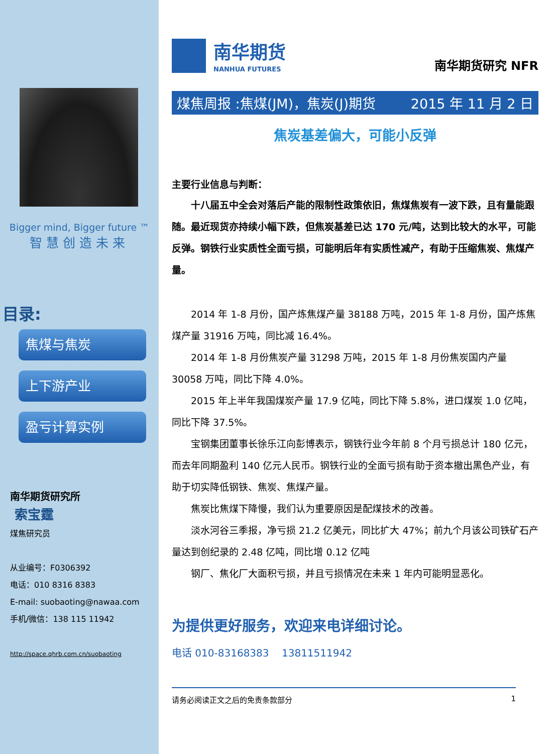Bigger mind, Bigger future ™
智慧创造未来
目录:
焦煤与焦炭
上下游产业
盈亏计算实例
南华期货研究所
索宝霆
煤焦研究员
从业编号：F0306392
电话：010 8316 8383
E-mail: suobaoting@nawaa.com
手机/微信：138 115 11942
http://space.qhrb.com.cn/suobaoting
南华期货
NANHUA FUTURES
南华期货研究 NFR
煤焦周报 :焦煤(JM)，焦炭(J)期货 2015 年 11 月 2 日
焦炭基差偏大，可能小反弹
主要行业信息与判断：
十八届五中全会对落后产能的限制性政策依旧，焦煤焦炭有一波下跌，且有量能跟随。最近现货亦持续小幅下跌，但焦炭基差已达 170 元/吨，达到比较大的水平，可能反弹。钢铁行业实质性全面亏损，可能明后年有实质性减产，有助于压缩焦炭、焦煤产量。
2014 年 1-8 月份，国产炼焦煤产量 38188 万吨，2015 年 1-8 月份，国产炼焦煤产量 31916 万吨，同比减 16.4%。
2014 年 1-8 月份焦炭产量 31298 万吨，2015 年 1-8 月份焦炭国内产量 30058 万吨，同比下降 4.0%。
2015 年上半年我国煤炭产量 17.9 亿吨，同比下降 5.8%，进口煤炭 1.0 亿吨，同比下降 37.5%。
宝钢集团董事长徐乐江向彭博表示，钢铁行业今年前 8 个月亏损总计 180 亿元，而去年同期盈利 140 亿元人民币。钢铁行业的全面亏损有助于资本撤出黑色产业，有助于切实降低钢铁、焦炭、焦煤产量。
焦炭比焦煤下降慢，我们认为重要原因是配煤技术的改善。
淡水河谷三季报，净亏损 21.2 亿美元，同比扩大 47%；前九个月该公司铁矿石产量达到创纪录的 2.48 亿吨，同比增 0.12 亿吨
钢厂、焦化厂大面积亏损，并且亏损情况在未来 1 年内可能明显恶化。
为提供更好服务，欢迎来电详细讨论。
电话 010-83168383 13811511942
请务必阅读正文之后的免责条款部分 1